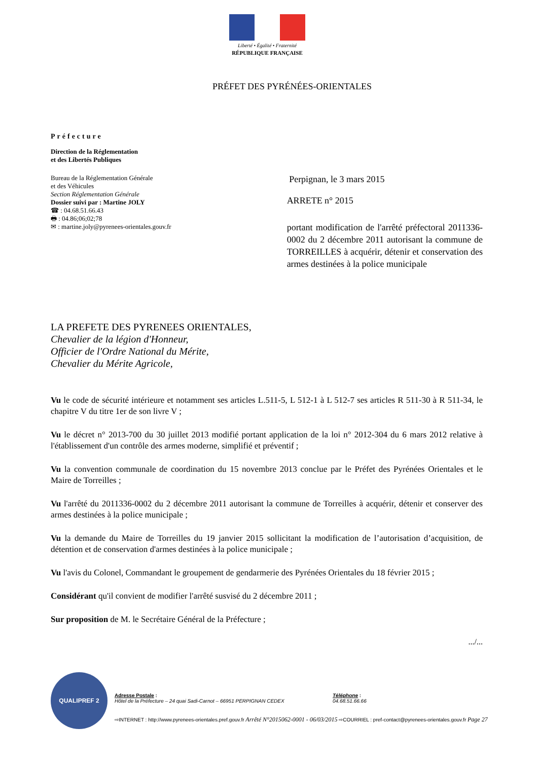Liberté • Égalité • Fraternité
RÉPUBLIQUE FRANÇAISE
PRÉFET DES PYRÉNÉES-ORIENTALES
Préfecture
Direction de la Réglementation
et des Libertés Publiques
Bureau de la Réglementation Générale
et des Véhicules
Section Réglementation Générale
Dossier suivi par : Martine JOLY
☎ : 04.68.51.66.43
🖶 : 04.86;06;02;78
✉ : martine.joly@pyrenees-orientales.gouv.fr
Perpignan, le 3 mars 2015
ARRETE n° 2015
portant modification de l'arrêté préfectoral 2011336-0002 du 2 décembre 2011 autorisant la commune de TORREILLES à acquérir, détenir et conservation des armes destinées à la police municipale
LA PREFETE DES PYRENEES ORIENTALES,
Chevalier de la légion d'Honneur,
Officier de l'Ordre National du Mérite,
Chevalier du Mérite Agricole,
Vu le code de sécurité intérieure et notamment ses articles L.511-5, L 512-1 à L 512-7 ses articles R 511-30 à R 511-34, le chapitre V du titre 1er de son livre V ;
Vu le décret n° 2013-700 du 30 juillet 2013 modifié portant application de la loi n° 2012-304 du 6 mars 2012 relative à l'établissement d'un contrôle des armes moderne, simplifié et préventif ;
Vu la convention communale de coordination du 15 novembre 2013 conclue par le Préfet des Pyrénées Orientales et le Maire de Torreilles ;
Vu l'arrêté du 2011336-0002 du 2 décembre 2011 autorisant la commune de Torreilles à acquérir, détenir et conserver des armes destinées à la police municipale ;
Vu la demande du Maire de Torreilles du 19 janvier 2015 sollicitant la modification de l’autorisation d’acquisition, de détention et de conservation d'armes destinées à la police municipale ;
Vu l'avis du Colonel, Commandant le groupement de gendarmerie des Pyrénées Orientales du 18 février 2015 ;
Considérant qu'il convient de modifier l'arrêté susvisé du 2 décembre 2011 ;
Sur proposition de M. le Secrétaire Général de la Préfecture ;
.../...
QUALIPREF 2
Adresse Postale :
Hôtel de la Préfecture – 24 quai Sadi-Carnot – 66951 PERPIGNAN CEDEX
Téléphone :
04.68.51.66.66
⇨INTERNET : http://www.pyrenees-orientales.pref.gouv.fr Arrêté N°2015062-0001 - 06/03/2015 ⇨COURRIEL : pref-contact@pyrenees-orientales.gouv.fr Page 27